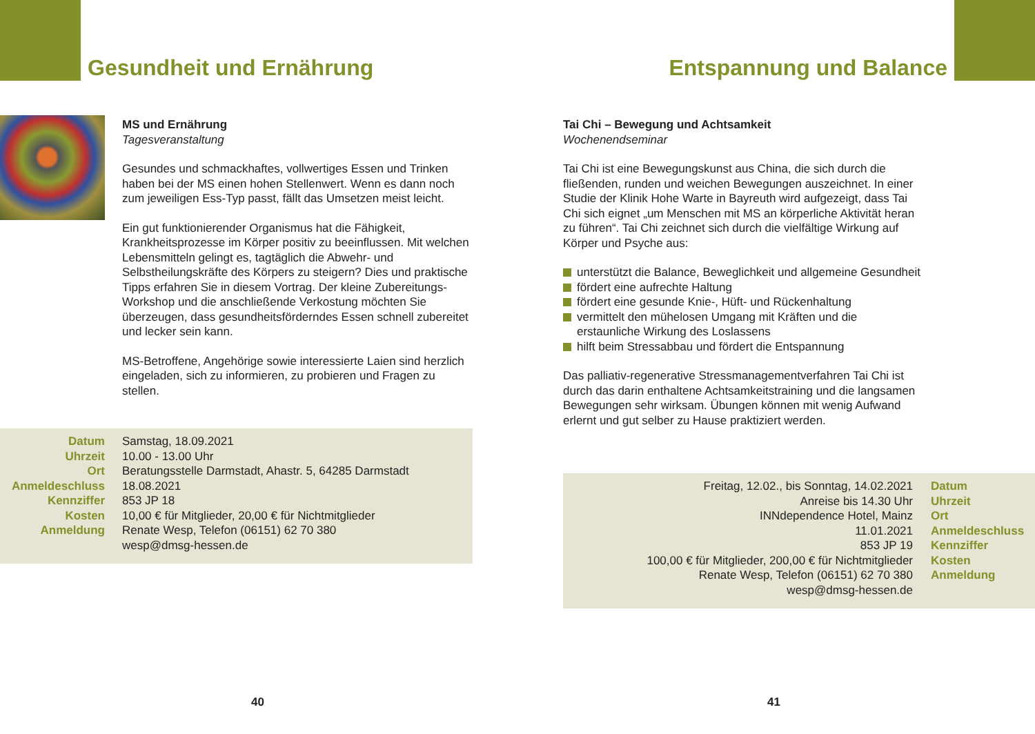Gesundheit und Ernährung
MS und Ernährung
Tagesveranstaltung
Gesundes und schmackhaftes, vollwertiges Essen und Trinken haben bei der MS einen hohen Stellenwert. Wenn es dann noch zum jeweiligen Ess-Typ passt, fällt das Umsetzen meist leicht.
Ein gut funktionierender Organismus hat die Fähigkeit, Krankheitsprozesse im Körper positiv zu beeinflussen. Mit welchen Lebensmitteln gelingt es, tagtäglich die Abwehr- und Selbstheilungskräfte des Körpers zu steigern? Dies und praktische Tipps erfahren Sie in diesem Vortrag. Der kleine Zubereitungs-Workshop und die anschließende Verkostung möchten Sie überzeugen, dass gesundheitsförderndes Essen schnell zubereitet und lecker sein kann.
MS-Betroffene, Angehörige sowie interessierte Laien sind herzlich eingeladen, sich zu informieren, zu probieren und Fragen zu stellen.
| Datum | Samstag, 18.09.2021 |
| Uhrzeit | 10.00 - 13.00 Uhr |
| Ort | Beratungsstelle Darmstadt, Ahastr. 5, 64285 Darmstadt |
| Anmeldeschluss | 18.08.2021 |
| Kennziffer | 853 JP 18 |
| Kosten | 10,00 € für Mitglieder, 20,00 € für Nichtmitglieder |
| Anmeldung | Renate Wesp, Telefon (06151) 62 70 380 wesp@dmsg-hessen.de |
40
Entspannung und Balance
Tai Chi – Bewegung und Achtsamkeit
Wochenendseminar
Tai Chi ist eine Bewegungskunst aus China, die sich durch die fließenden, runden und weichen Bewegungen auszeichnet. In einer Studie der Klinik Hohe Warte in Bayreuth wird aufgezeigt, dass Tai Chi sich eignet „um Menschen mit MS an körperliche Aktivität heran zu führen“. Tai Chi zeichnet sich durch die vielfältige Wirkung auf Körper und Psyche aus:
unterstützt die Balance, Beweglichkeit und allgemeine Gesundheit
fördert eine aufrechte Haltung
fördert eine gesunde Knie-, Hüft- und Rückenhaltung
vermittelt den mühelosen Umgang mit Kräften und die erstaunliche Wirkung des Loslassens
hilft beim Stressabbau und fördert die Entspannung
Das palliativ-regenerative Stressmanagementverfahren Tai Chi ist durch das darin enthaltene Achtsamkeitstraining und die langsamen Bewegungen sehr wirksam. Übungen können mit wenig Aufwand erlernt und gut selber zu Hause praktiziert werden.
| Freitag, 12.02., bis Sonntag, 14.02.2021 | Datum |
| Anreise bis 14.30 Uhr | Uhrzeit |
| INNdependence Hotel, Mainz | Ort |
| 11.01.2021 | Anmeldeschluss |
| 853 JP 19 | Kennziffer |
| 100,00 € für Mitglieder, 200,00 € für Nichtmitglieder | Kosten |
| Renate Wesp, Telefon (06151) 62 70 380 wesp@dmsg-hessen.de | Anmeldung |
41